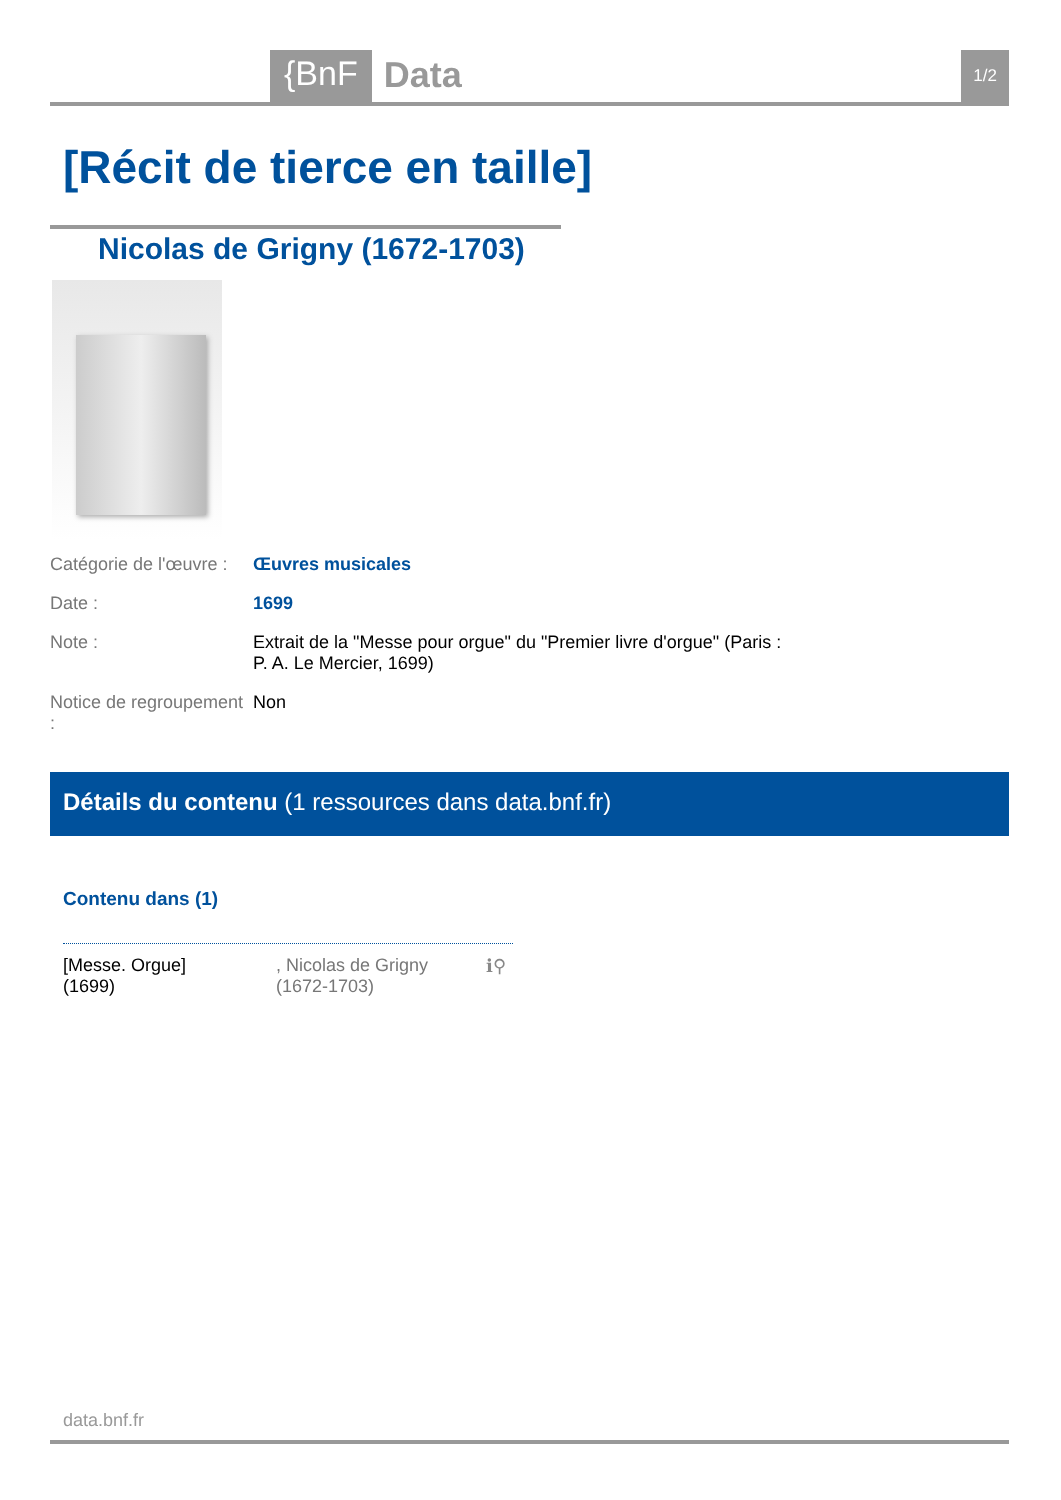{BnF Data 1/2
[Récit de tierce en taille]
Nicolas de Grigny (1672-1703)
| Catégorie de l'œuvre : | Œuvres musicales |
| Date : | 1699 |
| Note : | Extrait de la "Messe pour orgue" du "Premier livre d'orgue" (Paris : P. A. Le Mercier, 1699) |
| Notice de regroupement : | Non |
Détails du contenu (1 ressources dans data.bnf.fr)
Contenu dans (1)
| [Messe. Orgue] (1699) | , Nicolas de Grigny (1672-1703) | ℹ⚲ |
data.bnf.fr